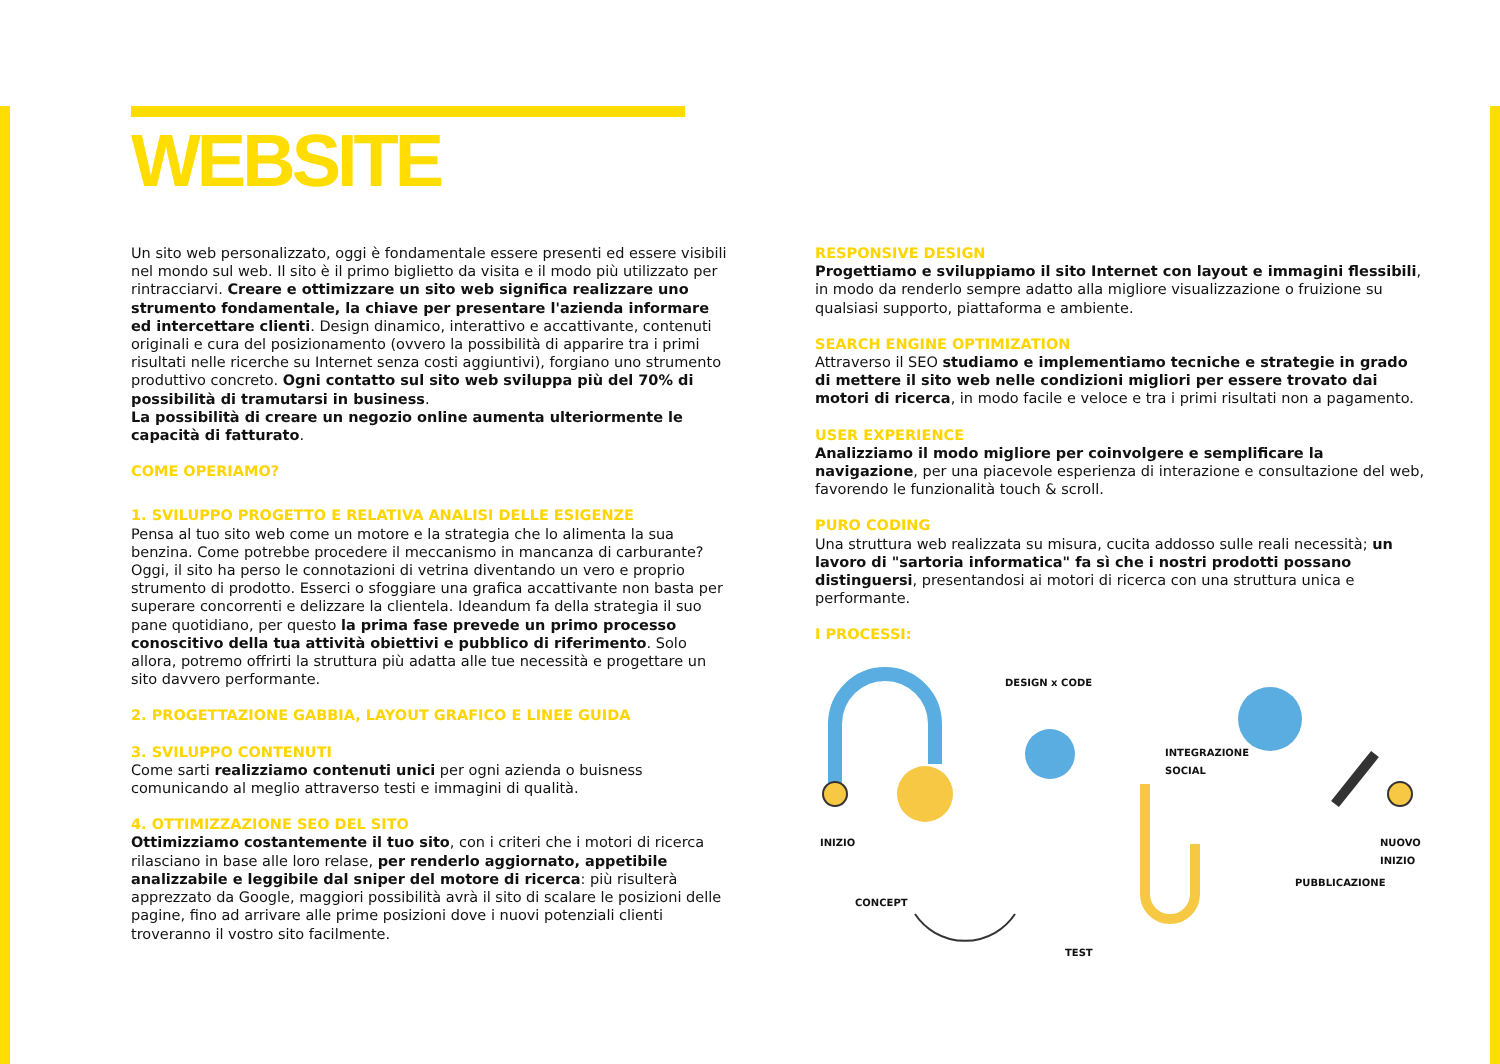WEBSITE
Un sito web personalizzato, oggi è fondamentale essere presenti ed essere visibili nel mondo sul web. Il sito è il primo biglietto da visita e il modo più utilizzato per rintracciarvi. Creare e ottimizzare un sito web significa realizzare uno strumento fondamentale, la chiave per presentare l'azienda informare ed intercettare clienti. Design dinamico, interattivo e accattivante, contenuti originali e cura del posizionamento (ovvero la possibilità di apparire tra i primi risultati nelle ricerche su Internet senza costi aggiuntivi), forgiano uno strumento produttivo concreto. Ogni contatto sul sito web sviluppa più del 70% di possibilità di tramutarsi in business.
La possibilità di creare un negozio online aumenta ulteriormente le capacità di fatturato.
COME OPERIAMO?
1. SVILUPPO PROGETTO E RELATIVA ANALISI DELLE ESIGENZE
Pensa al tuo sito web come un motore e la strategia che lo alimenta la sua benzina. Come potrebbe procedere il meccanismo in mancanza di carburante? Oggi, il sito ha perso le connotazioni di vetrina diventando un vero e proprio strumento di prodotto. Esserci o sfoggiare una grafica accattivante non basta per superare concorrenti e delizzare la clientela. Ideandum fa della strategia il suo pane quotidiano, per questo la prima fase prevede un primo processo conoscitivo della tua attività obiettivi e pubblico di riferimento. Solo allora, potremo offrirti la struttura più adatta alle tue necessità e progettare un sito davvero performante.
2. PROGETTAZIONE GABBIA, LAYOUT GRAFICO E LINEE GUIDA
3. SVILUPPO CONTENUTI
Come sarti realizziamo contenuti unici per ogni azienda o buisness comunicando al meglio attraverso testi e immagini di qualità.
4. OTTIMIZZAZIONE SEO DEL SITO
Ottimizziamo costantemente il tuo sito, con i criteri che i motori di ricerca rilasciano in base alle loro relase, per renderlo aggiornato, appetibile analizzabile e leggibile dal sniper del motore di ricerca: più risulterà apprezzato da Google, maggiori possibilità avrà il sito di scalare le posizioni delle pagine, fino ad arrivare alle prime posizioni dove i nuovi potenziali clienti troveranno il vostro sito facilmente.
RESPONSIVE DESIGN
Progettiamo e sviluppiamo il sito Internet con layout e immagini flessibili, in modo da renderlo sempre adatto alla migliore visualizzazione o fruizione su qualsiasi supporto, piattaforma e ambiente.
SEARCH ENGINE OPTIMIZATION
Attraverso il SEO studiamo e implementiamo tecniche e strategie in grado di mettere il sito web nelle condizioni migliori per essere trovato dai motori di ricerca, in modo facile e veloce e tra i primi risultati non a pagamento.
USER EXPERIENCE
Analizziamo il modo migliore per coinvolgere e semplificare la navigazione, per una piacevole esperienza di interazione e consultazione del web, favorendo le funzionalità touch & scroll.
PURO CODING
Una struttura web realizzata su misura, cucita addosso sulle reali necessità; un lavoro di "sartoria informatica" fa sì che i nostri prodotti possano distinguersi, presentandosi ai motori di ricerca con una struttura unica e performante.
I PROCESSI:
DESIGN x CODE
INTEGRAZIONE
SOCIAL
INIZIO NUOVO
INIZIO
PUBBLICAZIONE
CONCEPT
TEST